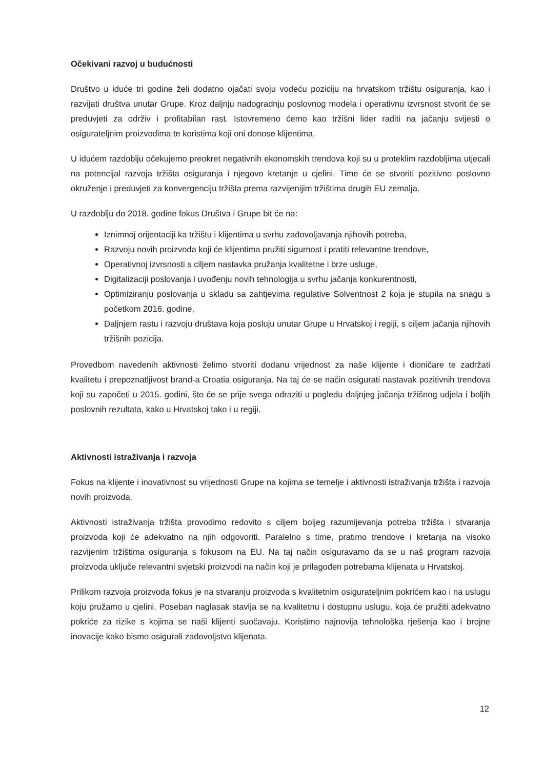Očekivani razvoj u budućnosti
Društvo u iduće tri godine želi dodatno ojačati svoju vodeću poziciju na hrvatskom tržištu osiguranja, kao i razvijati društva unutar Grupe. Kroz daljnju nadogradnju poslovnog modela i operativnu izvrsnost stvorit će se preduvjeti za održiv i profitabilan rast. Istovremeno ćemo kao tržišni lider raditi na jačanju svijesti o osigurateljnim proizvodima te koristima koji oni donose klijentima.
U idućem razdoblju očekujemo preokret negativnih ekonomskih trendova koji su u proteklim razdobljima utjecali na potencijal razvoja tržišta osiguranja i njegovo kretanje u cjelini. Time će se stvoriti pozitivno poslovno okruženje i preduvjeti za konvergenciju tržišta prema razvijenijim tržištima drugih EU zemalja.
U razdoblju do 2018. godine fokus Društva i Grupe bit će na:
Iznimnoj orijentaciji ka tržištu i klijentima u svrhu zadovoljavanja njihovih potreba,
Razvoju novih proizvoda koji će klijentima pružiti sigurnost i pratiti relevantne trendove,
Operativnoj izvrsnosti s ciljem nastavka pružanja kvalitetne i brze usluge,
Digitalizaciji poslovanja i uvođenju novih tehnologija u svrhu jačanja konkurentnosti,
Optimiziranju poslovanja u skladu sa zahtjevima regulative Solventnost 2 koja je stupila na snagu s početkom 2016. godine,
Daljnjem rastu i razvoju društava koja posluju unutar Grupe u Hrvatskoj i regiji, s ciljem jačanja njihovih tržišnih pozicija.
Provedbom navedenih aktivnosti želimo stvoriti dodanu vrijednost za naše klijente i dioničare te zadržati kvalitetu i prepoznatljivost brand-a Croatia osiguranja. Na taj će se način osigurati nastavak pozitivnih trendova koji su započeti u 2015. godini, što će se prije svega odraziti u pogledu daljnjeg jačanja tržišnog udjela i boljih poslovnih rezultata, kako u Hrvatskoj tako i u regiji.
Aktivnosti istraživanja i razvoja
Fokus na klijente i inovativnost su vrijednosti Grupe na kojima se temelje i aktivnosti istraživanja tržišta i razvoja novih proizvoda.
Aktivnosti istraživanja tržišta provodimo redovito s ciljem boljeg razumijevanja potreba tržišta i stvaranja proizvoda koji će adekvatno na njih odgovoriti. Paralelno s time, pratimo trendove i kretanja na visoko razvijenim tržištima osiguranja s fokusom na EU. Na taj način osiguravamo da se u naš program razvoja proizvoda uključe relevantni svjetski proizvodi na način koji je prilagođen potrebama klijenata u Hrvatskoj.
Prilikom razvoja proizvoda fokus je na stvaranju proizvoda s kvalitetnim osigurateljnim pokrićem kao i na uslugu koju pružamo u cjelini. Poseban naglasak stavlja se na kvalitetnu i dostupnu uslugu, koja će pružiti adekvatno pokriće za rizike s kojima se naši klijenti suočavaju. Koristimo najnovija tehnološka rješenja kao i brojne inovacije kako bismo osigurali zadovoljstvo klijenata.
12